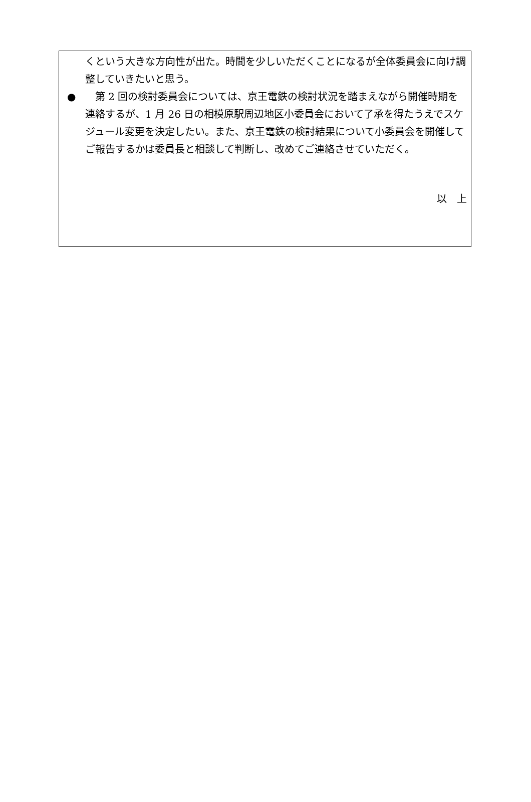くという大きな方向性が出た。時間を少しいただくことになるが全体委員会に向け調整していきたいと思う。
●　第 2 回の検討委員会については、京王電鉄の検討状況を踏まえながら開催時期を連絡するが、1 月 26 日の相模原駅周辺地区小委員会において了承を得たうえでスケジュール変更を決定したい。また、京王電鉄の検討結果について小委員会を開催してご報告するかは委員長と相談して判断し、改めてご連絡させていただく。
以　上